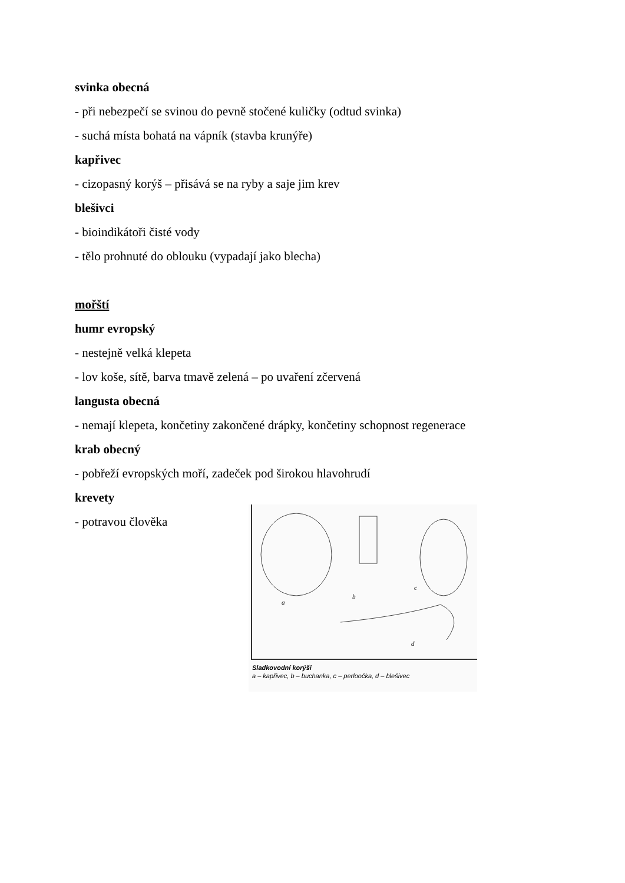svinka obecná
- při nebezpečí se svinou do pevně stočené kuličky (odtud svinka)
- suchá místa bohatá na vápník (stavba krunýře)
kapřivec
- cizopasný korýš – přisává se na ryby a saje jim krev
blešivci
- bioindikátoři čisté vody
- tělo prohnuté do oblouku (vypadají jako blecha)
mořští
humr evropský
- nestejně velká klepeta
- lov koše, sítě, barva tmavě zelená – po uvaření zčervená
langusta obecná
- nemají klepeta, končetiny zakončené drápky, končetiny schopnost regenerace
krab obecný
- pobřeží evropských moří, zadeček pod širokou hlavohrudí
krevety
- potravou člověka
a
b
c
d
Sladkovodní korýši
a – kapřivec, b – buchanka, c – perloočka, d – blešivec